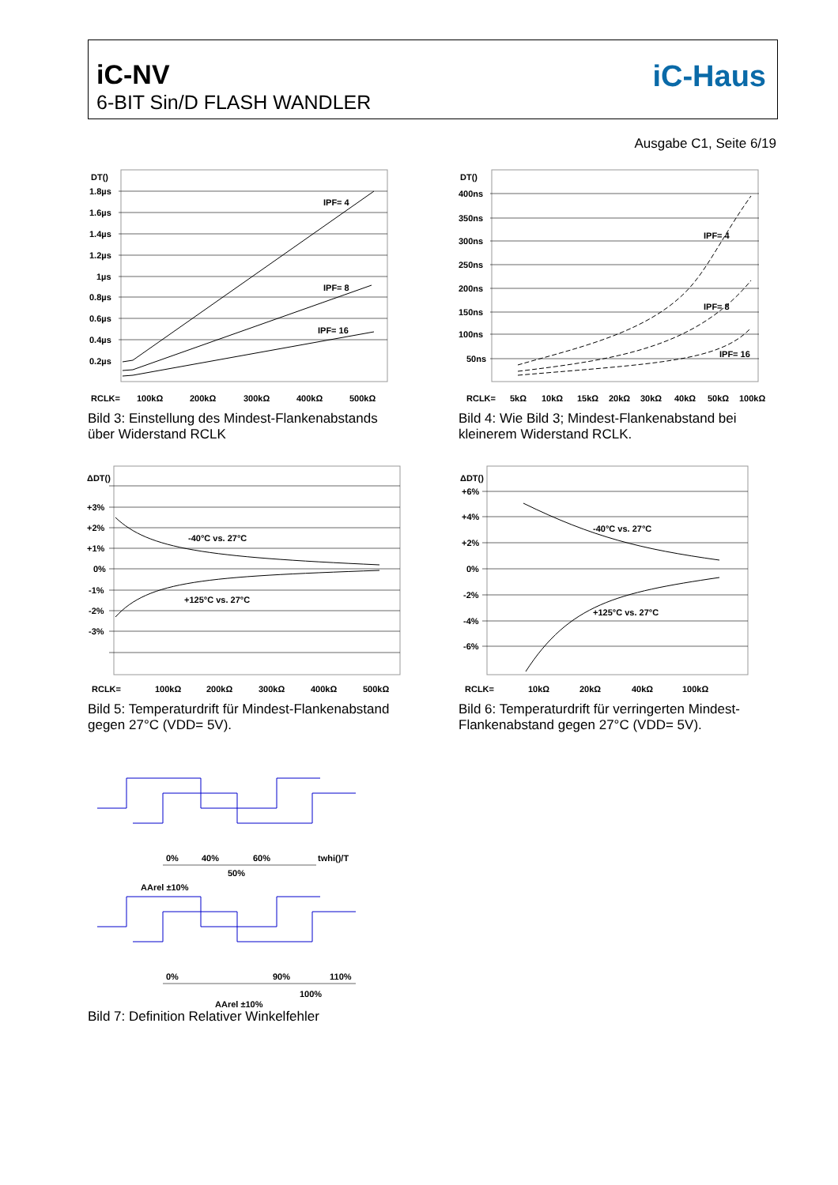iC-NV
6-BIT Sin/D FLASH WANDLER
iC-Haus
Ausgabe C1, Seite 6/19
DT()
1.8µs
1.6µs
1.4µs
1.2µs
1µs
0.8µs
0.6µs
0.4µs
0.2µs
IPF= 4
IPF= 8
IPF= 16
RCLK=
100kΩ
200kΩ
300kΩ
400kΩ
500kΩ
Bild 3: Einstellung des Mindest-Flankenabstands
über Widerstand RCLK
DT()
400ns
350ns
300ns
250ns
200ns
150ns
100ns
50ns
IPF= 4
IPF= 8
IPF= 16
RCLK=
5kΩ
10kΩ
15kΩ
20kΩ
30kΩ
40kΩ
50kΩ
100kΩ
Bild 4: Wie Bild 3; Mindest-Flankenabstand bei
kleinerem Widerstand RCLK.
ΔDT()
+3%
+2%
+1%
0%
-1%
-2%
-3%
-40°C vs. 27°C
+125°C vs. 27°C
RCLK=
100kΩ
200kΩ
300kΩ
400kΩ
500kΩ
Bild 5: Temperaturdrift für Mindest-Flankenabstand
gegen 27°C (VDD= 5V).
ΔDT()
+6%
+4%
+2%
0%
-2%
-4%
-6%
-40°C vs. 27°C
+125°C vs. 27°C
RCLK=
10kΩ
20kΩ
40kΩ
100kΩ
Bild 6: Temperaturdrift für verringerten Mindest-
Flankenabstand gegen 27°C (VDD= 5V).
0%
40%
60%
twhi()/T
50%
AArel ±10%
0%
90%
110%
100%
AArel ±10%
Bild 7: Definition Relativer Winkelfehler